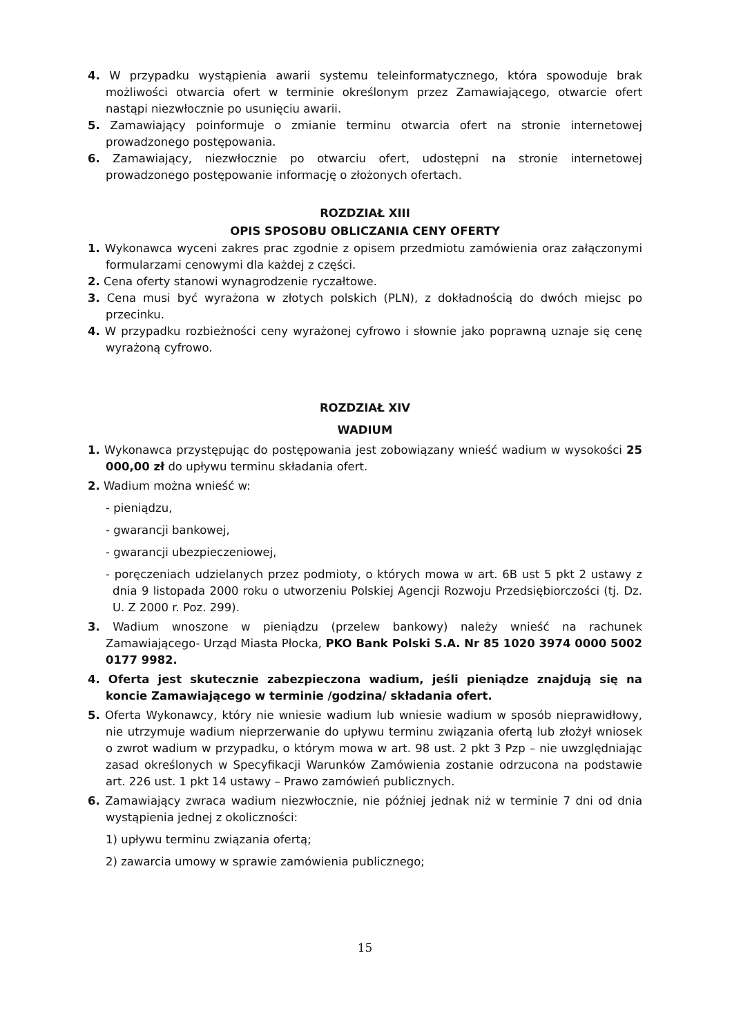4. W przypadku wystąpienia awarii systemu teleinformatycznego, która spowoduje brak możliwości otwarcia ofert w terminie określonym przez Zamawiającego, otwarcie ofert nastąpi niezwłocznie po usunięciu awarii.
5. Zamawiający poinformuje o zmianie terminu otwarcia ofert na stronie internetowej prowadzonego postępowania.
6. Zamawiający, niezwłocznie po otwarciu ofert, udostępni na stronie internetowej prowadzonego postępowanie informację o złożonych ofertach.
ROZDZIAŁ XIII
OPIS SPOSOBU OBLICZANIA CENY OFERTY
1. Wykonawca wyceni zakres prac zgodnie z opisem przedmiotu zamówienia oraz załączonymi formularzami cenowymi dla każdej z części.
2. Cena oferty stanowi wynagrodzenie ryczałtowe.
3. Cena musi być wyrażona w złotych polskich (PLN), z dokładnością do dwóch miejsc po przecinku.
4. W przypadku rozbieżności ceny wyrażonej cyfrowo i słownie jako poprawną uznaje się cenę wyrażoną cyfrowo.
ROZDZIAŁ XIV
WADIUM
1. Wykonawca przystępując do postępowania jest zobowiązany wnieść wadium w wysokości 25 000,00 zł do upływu terminu składania ofert.
2. Wadium można wnieść w:
- pieniądzu,
- gwarancji bankowej,
- gwarancji ubezpieczeniowej,
- poręczeniach udzielanych przez podmioty, o których mowa w art. 6B ust 5 pkt 2 ustawy z dnia 9 listopada 2000 roku o utworzeniu Polskiej Agencji Rozwoju Przedsiębiorczości (tj. Dz. U. Z 2000 r. Poz. 299).
3. Wadium wnoszone w pieniądzu (przelew bankowy) należy wnieść na rachunek Zamawiającego- Urząd Miasta Płocka, PKO Bank Polski S.A. Nr 85 1020 3974 0000 5002 0177 9982.
4. Oferta jest skutecznie zabezpieczona wadium, jeśli pieniądze znajdują się na koncie Zamawiającego w terminie /godzina/ składania ofert.
5. Oferta Wykonawcy, który nie wniesie wadium lub wniesie wadium w sposób nieprawidłowy, nie utrzymuje wadium nieprzerwanie do upływu terminu związania ofertą lub złożył wniosek o zwrot wadium w przypadku, o którym mowa w art. 98 ust. 2 pkt 3 Pzp – nie uwzględniając zasad określonych w Specyfikacji Warunków Zamówienia zostanie odrzucona na podstawie art. 226 ust. 1 pkt 14 ustawy – Prawo zamówień publicznych.
6. Zamawiający zwraca wadium niezwłocznie, nie później jednak niż w terminie 7 dni od dnia wystąpienia jednej z okoliczności:
1) upływu terminu związania ofertą;
2) zawarcia umowy w sprawie zamówienia publicznego;
15